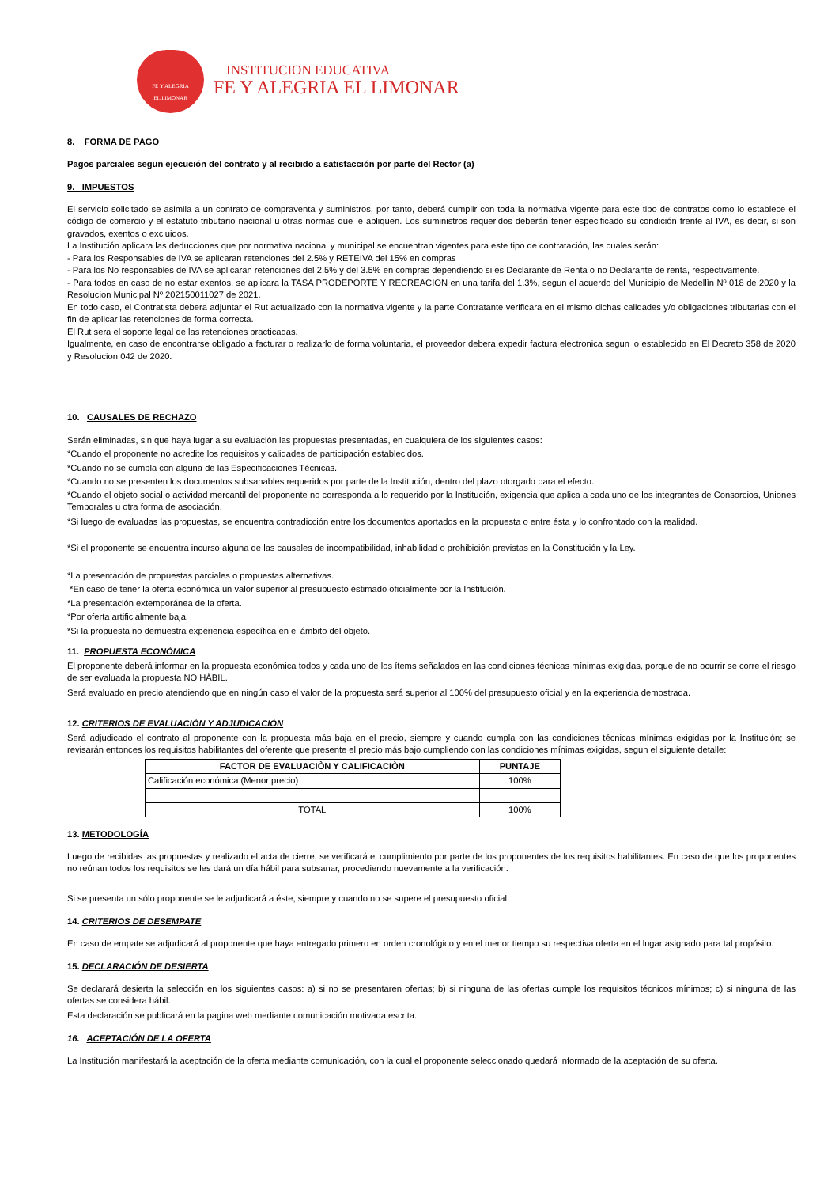FE Y ALEGRIA
EL LIMONAR
INSTITUCION EDUCATIVA
FE Y ALEGRIA EL LIMONAR
8. FORMA DE PAGO
Pagos parciales segun ejecución del contrato y al recibido a satisfacción por parte del Rector (a)
9. IMPUESTOS
El servicio solicitado se asimila a un contrato de compraventa y suministros, por tanto, deberá cumplir con toda la normativa vigente para este tipo de contratos como lo establece el código de comercio y el estatuto tributario nacional u otras normas que le apliquen. Los suministros requeridos deberán tener especificado su condición frente al IVA, es decir, si son gravados, exentos o excluidos.
La Institución aplicara las deducciones que por normativa nacional y municipal se encuentran vigentes para este tipo de contratación, las cuales serán:
- Para los Responsables de IVA se aplicaran retenciones del 2.5% y RETEIVA del 15% en compras
- Para los No responsables de IVA se aplicaran retenciones del 2.5% y del 3.5% en compras dependiendo si es Declarante de Renta o no Declarante de renta, respectivamente.
- Para todos en caso de no estar exentos, se aplicara la TASA PRODEPORTE Y RECREACION en una tarifa del 1.3%, segun el acuerdo del Municipio de Medellìn Nº 018 de 2020 y la Resolucion Municipal Nº 202150011027 de 2021.
En todo caso, el Contratista debera adjuntar el Rut actualizado con la normativa vigente y la parte Contratante verificara en el mismo dichas calidades y/o obligaciones tributarias con el fin de aplicar las retenciones de forma correcta.
El Rut sera el soporte legal de las retenciones practicadas.
Igualmente, en caso de encontrarse obligado a facturar o realizarlo de forma voluntaria, el proveedor debera expedir factura electronica segun lo establecido en El Decreto 358 de 2020 y Resolucion 042 de 2020.
10. CAUSALES DE RECHAZO
Serán eliminadas, sin que haya lugar a su evaluación las propuestas presentadas, en cualquiera de los siguientes casos:
*Cuando el proponente no acredite los requisitos y calidades de participación establecidos.
*Cuando no se cumpla con alguna de las Especificaciones Técnicas.
*Cuando no se presenten los documentos subsanables requeridos por parte de la Institución, dentro del plazo otorgado para el efecto.
*Cuando el objeto social o actividad mercantil del proponente no corresponda a lo requerido por la Institución, exigencia que aplica a cada uno de los integrantes de Consorcios, Uniones Temporales u otra forma de asociación.
*Si luego de evaluadas las propuestas, se encuentra contradicción entre los documentos aportados en la propuesta o entre ésta y lo confrontado con la realidad.
*Si el proponente se encuentra incurso alguna de las causales de incompatibilidad, inhabilidad o prohibición previstas en la Constitución y la Ley.
*La presentación de propuestas parciales o propuestas alternativas.
*En caso de tener la oferta económica un valor superior al presupuesto estimado oficialmente por la Institución.
*La presentación extemporánea de la oferta.
*Por oferta artificialmente baja.
*Si la propuesta no demuestra experiencia específica en el ámbito del objeto.
11. PROPUESTA ECONÓMICA
El proponente deberá informar en la propuesta económica todos y cada uno de los ítems señalados en las condiciones técnicas mínimas exigidas, porque de no ocurrir se corre el riesgo de ser evaluada la propuesta NO HÁBIL.
Será evaluado en precio atendiendo que en ningún caso el valor de la propuesta será superior al 100% del presupuesto oficial y en la experiencia demostrada.
12. CRITERIOS DE EVALUACIÓN Y ADJUDICACIÓN
Será adjudicado el contrato al proponente con la propuesta más baja en el precio, siempre y cuando cumpla con las condiciones técnicas mínimas exigidas por la Institución; se revisarán entonces los requisitos habilitantes del oferente que presente el precio más bajo cumpliendo con las condiciones mínimas exigidas, segun el siguiente detalle:
| FACTOR DE EVALUACIÒN Y CALIFICACIÒN | PUNTAJE |
| --- | --- |
| Calificación económica (Menor precio) | 100% |
| TOTAL | 100% |
13. METODOLOGÍA
Luego de recibidas las propuestas y realizado el acta de cierre, se verificará el cumplimiento por parte de los proponentes de los requisitos habilitantes. En caso de que los proponentes no reúnan todos los requisitos se les dará un día hábil para subsanar, procediendo nuevamente a la verificación.
Si se presenta un sólo proponente se le adjudicará a éste, siempre y cuando no se supere el presupuesto oficial.
14. CRITERIOS DE DESEMPATE
En caso de empate se adjudicará al proponente que haya entregado primero en orden cronológico y en el menor tiempo su respectiva oferta en el lugar asignado para tal propósito.
15. DECLARACIÓN DE DESIERTA
Se declarará desierta la selección en los siguientes casos: a) si no se presentaren ofertas; b) si ninguna de las ofertas cumple los requisitos técnicos mínimos; c) si ninguna de las ofertas se considera hábil.
Esta declaración se publicará en la pagina web mediante comunicación motivada escrita.
16. ACEPTACIÓN DE LA OFERTA
La Institución manifestará la aceptación de la oferta mediante comunicación, con la cual el proponente seleccionado quedará informado de la aceptación de su oferta.